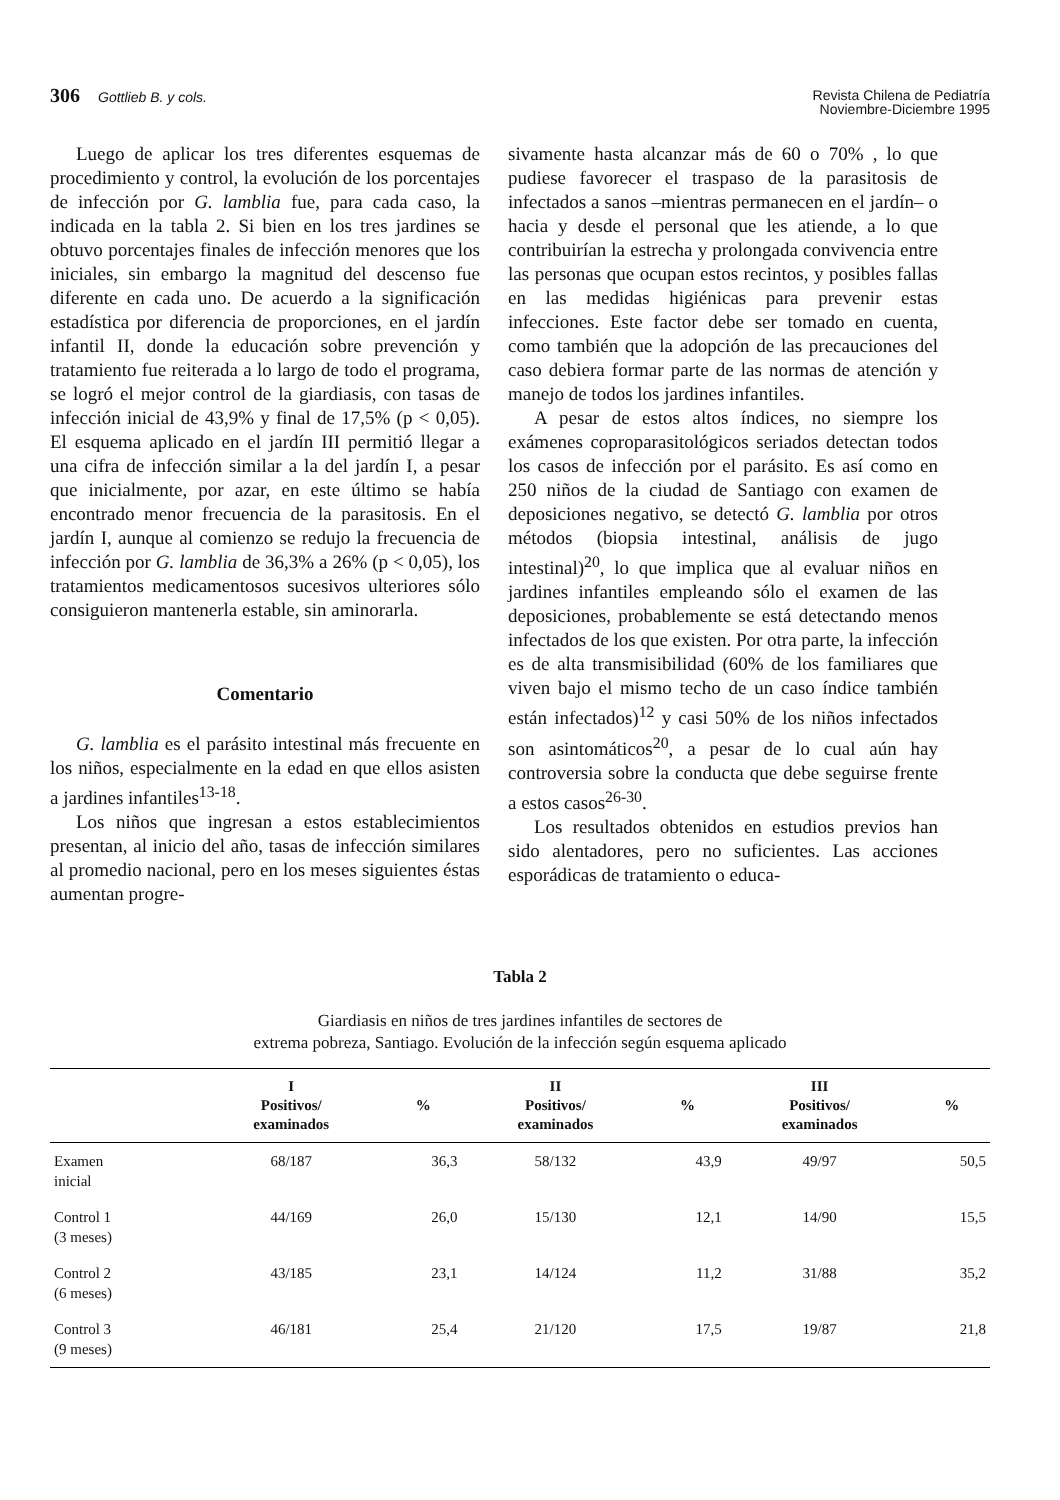306 Gottlieb B. y cols. Revista Chilena de Pediatría
Noviembre-Diciembre 1995
Luego de aplicar los tres diferentes esquemas de procedimiento y control, la evolución de los porcentajes de infección por G. lamblia fue, para cada caso, la indicada en la tabla 2. Si bien en los tres jardines se obtuvo porcentajes finales de infección menores que los iniciales, sin embargo la magnitud del descenso fue diferente en cada uno. De acuerdo a la significación estadística por diferencia de proporciones, en el jardín infantil II, donde la educación sobre prevención y tratamiento fue reiterada a lo largo de todo el programa, se logró el mejor control de la giardiasis, con tasas de infección inicial de 43,9% y final de 17,5% (p < 0,05). El esquema aplicado en el jardín III permitió llegar a una cifra de infección similar a la del jardín I, a pesar que inicialmente, por azar, en este último se había encontrado menor frecuencia de la parasitosis. En el jardín I, aunque al comienzo se redujo la frecuencia de infección por G. lamblia de 36,3% a 26% (p < 0,05), los tratamientos medicamentosos sucesivos ulteriores sólo consiguieron mantenerla estable, sin aminorarla.
Comentario
G. lamblia es el parásito intestinal más frecuente en los niños, especialmente en la edad en que ellos asisten a jardines infantiles<sup>13-18</sup>.
Los niños que ingresan a estos establecimientos presentan, al inicio del año, tasas de infección similares al promedio nacional, pero en los meses siguientes éstas aumentan progre-
sivamente hasta alcanzar más de 60 o 70% , lo que pudiese favorecer el traspaso de la parasitosis de infectados a sanos –mientras permanecen en el jardín– o hacia y desde el personal que les atiende, a lo que contribuirían la estrecha y prolongada convivencia entre las personas que ocupan estos recintos, y posibles fallas en las medidas higiénicas para prevenir estas infecciones. Este factor debe ser tomado en cuenta, como también que la adopción de las precauciones del caso debiera formar parte de las normas de atención y manejo de todos los jardines infantiles.
A pesar de estos altos índices, no siempre los exámenes coproparasitológicos seriados detectan todos los casos de infección por el parásito. Es así como en 250 niños de la ciudad de Santiago con examen de deposiciones negativo, se detectó G. lamblia por otros métodos (biopsia intestinal, análisis de jugo intestinal)<sup>20</sup>, lo que implica que al evaluar niños en jardines infantiles empleando sólo el examen de las deposiciones, probablemente se está detectando menos infectados de los que existen. Por otra parte, la infección es de alta transmisibilidad (60% de los familiares que viven bajo el mismo techo de un caso índice también están infectados)<sup>12</sup> y casi 50% de los niños infectados son asintomáticos<sup>20</sup>, a pesar de lo cual aún hay controversia sobre la conducta que debe seguirse frente a estos casos<sup>26-30</sup>.
Los resultados obtenidos en estudios previos han sido alentadores, pero no suficientes. Las acciones esporádicas de tratamiento o educa-
Tabla 2
Giardiasis en niños de tres jardines infantiles de sectores de
extrema pobreza, Santiago. Evolución de la infección según esquema aplicado
| | I Positivos/ examinados | % | II Positivos/ examinados | % | III Positivos/ examinados | % |
| --- | --- | --- | --- | --- | --- | --- |
| Examen inicial | 68/187 | 36,3 | 58/132 | 43,9 | 49/97 | 50,5 |
| Control 1 (3 meses) | 44/169 | 26,0 | 15/130 | 12,1 | 14/90 | 15,5 |
| Control 2 (6 meses) | 43/185 | 23,1 | 14/124 | 11,2 | 31/88 | 35,2 |
| Control 3 (9 meses) | 46/181 | 25,4 | 21/120 | 17,5 | 19/87 | 21,8 |